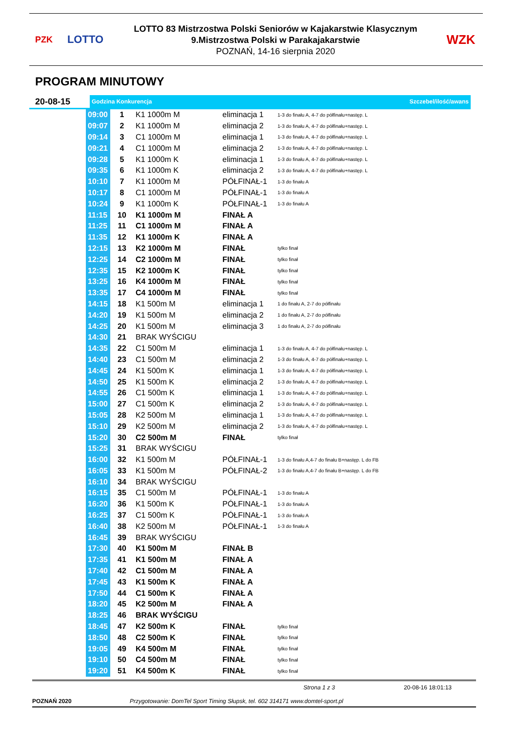PZK
LOTTO
LOTTO 83 Mistrzostwa Polski Seniorów w Kajakarstwie Klasycznym
9.Mistrzostwa Polski w Parakajakarstwie
POZNAŃ, 14-16 sierpnia 2020
WZK
PROGRAM MINUTOWY
20-08-15
Godzina Konkurencja Szczebel/ilość/awans
| 09:00 | 1 | K1 1000m M | eliminacja 1 | 1-3 do finału A, 4-7 do półfinału+następ. L |
| 09:07 | 2 | K1 1000m M | eliminacja 2 | 1-3 do finału A, 4-7 do półfinału+następ. L |
| 09:14 | 3 | C1 1000m M | eliminacja 1 | 1-3 do finału A, 4-7 do półfinału+następ. L |
| 09:21 | 4 | C1 1000m M | eliminacja 2 | 1-3 do finału A, 4-7 do półfinału+następ. L |
| 09:28 | 5 | K1 1000m K | eliminacja 1 | 1-3 do finału A, 4-7 do półfinału+następ. L |
| 09:35 | 6 | K1 1000m K | eliminacja 2 | 1-3 do finału A, 4-7 do półfinału+następ. L |
| 10:10 | 7 | K1 1000m M | PÓŁFINAŁ-1 | 1-3 do finału A |
| 10:17 | 8 | C1 1000m M | PÓŁFINAŁ-1 | 1-3 do finału A |
| 10:24 | 9 | K1 1000m K | PÓŁFINAŁ-1 | 1-3 do finału A |
| 11:15 | 10 | K1 1000m M | FINAŁ A | |
| 11:25 | 11 | C1 1000m M | FINAŁ A | |
| 11:35 | 12 | K1 1000m K | FINAŁ A | |
| 12:15 | 13 | K2 1000m M | FINAŁ | tylko finał |
| 12:25 | 14 | C2 1000m M | FINAŁ | tylko finał |
| 12:35 | 15 | K2 1000m K | FINAŁ | tylko finał |
| 13:25 | 16 | K4 1000m M | FINAŁ | tylko finał |
| 13:35 | 17 | C4 1000m M | FINAŁ | tylko finał |
| 14:15 | 18 | K1 500m M | eliminacja 1 | 1 do finału A, 2-7 do półfinału |
| 14:20 | 19 | K1 500m M | eliminacja 2 | 1 do finału A, 2-7 do półfinału |
| 14:25 | 20 | K1 500m M | eliminacja 3 | 1 do finału A, 2-7 do półfinału |
| 14:30 | 21 | BRAK WYŚCIGU | | |
| 14:35 | 22 | C1 500m M | eliminacja 1 | 1-3 do finału A, 4-7 do półfinału+następ. L |
| 14:40 | 23 | C1 500m M | eliminacja 2 | 1-3 do finału A, 4-7 do półfinału+następ. L |
| 14:45 | 24 | K1 500m K | eliminacja 1 | 1-3 do finału A, 4-7 do półfinału+następ. L |
| 14:50 | 25 | K1 500m K | eliminacja 2 | 1-3 do finału A, 4-7 do półfinału+następ. L |
| 14:55 | 26 | C1 500m K | eliminacja 1 | 1-3 do finału A, 4-7 do półfinału+następ. L |
| 15:00 | 27 | C1 500m K | eliminacja 2 | 1-3 do finału A, 4-7 do półfinału+następ. L |
| 15:05 | 28 | K2 500m M | eliminacja 1 | 1-3 do finału A, 4-7 do półfinału+następ. L |
| 15:10 | 29 | K2 500m M | eliminacja 2 | 1-3 do finału A, 4-7 do półfinału+następ. L |
| 15:20 | 30 | C2 500m M | FINAŁ | tylko finał |
| 15:25 | 31 | BRAK WYŚCIGU | | |
| 16:00 | 32 | K1 500m M | PÓŁFINAŁ-1 | 1-3 do finału A,4-7 do finału B+następ. L do FB |
| 16:05 | 33 | K1 500m M | PÓŁFINAŁ-2 | 1-3 do finału A,4-7 do finału B+następ. L do FB |
| 16:10 | 34 | BRAK WYŚCIGU | | |
| 16:15 | 35 | C1 500m M | PÓŁFINAŁ-1 | 1-3 do finału A |
| 16:20 | 36 | K1 500m K | PÓŁFINAŁ-1 | 1-3 do finału A |
| 16:25 | 37 | C1 500m K | PÓŁFINAŁ-1 | 1-3 do finału A |
| 16:40 | 38 | K2 500m M | PÓŁFINAŁ-1 | 1-3 do finału A |
| 16:45 | 39 | BRAK WYŚCIGU | | |
| 17:30 | 40 | K1 500m M | FINAŁ B | |
| 17:35 | 41 | K1 500m M | FINAŁ A | |
| 17:40 | 42 | C1 500m M | FINAŁ A | |
| 17:45 | 43 | K1 500m K | FINAŁ A | |
| 17:50 | 44 | C1 500m K | FINAŁ A | |
| 18:20 | 45 | K2 500m M | FINAŁ A | |
| 18:25 | 46 | BRAK WYŚCIGU | | |
| 18:45 | 47 | K2 500m K | FINAŁ | tylko finał |
| 18:50 | 48 | C2 500m K | FINAŁ | tylko finał |
| 19:05 | 49 | K4 500m M | FINAŁ | tylko finał |
| 19:10 | 50 | C4 500m M | FINAŁ | tylko finał |
| 19:20 | 51 | K4 500m K | FINAŁ | tylko finał |
Strona 1 z 3 20-08-16 18:01:13
POZNAŃ 2020 Przygotowanie: DomTel Sport Timing Słupsk, tel. 602 314171 www.domtel-sport.pl